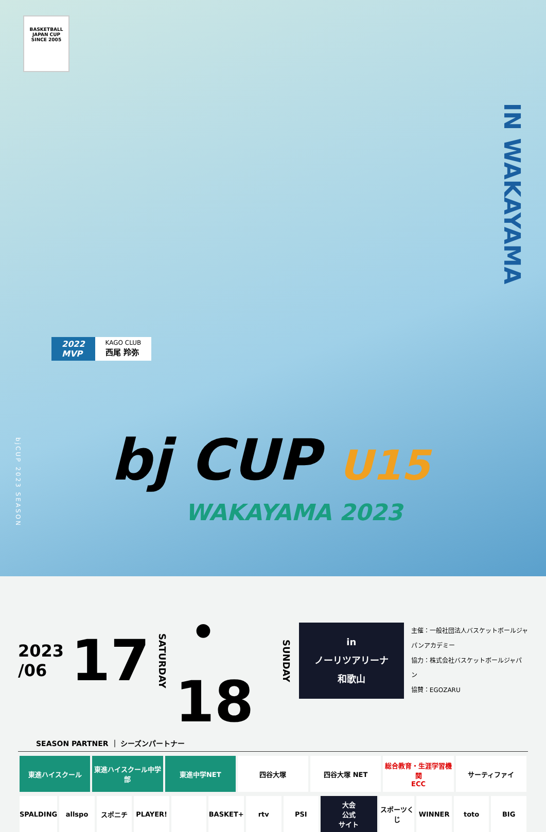BASKETBALL
JAPAN CUP
SINCE 2005
IN WAKAYAMA
2022
MVP
KAGO CLUB
西尾 羚弥
bjCUP 2023 SEASON
bj CUP U15
WAKAYAMA 2023
2023
/06
17
SATURDAY
・18
SUNDAY
in
ノーリツアリーナ和歌山
主催：一般社団法人バスケットボールジャパンアカデミー
協力：株式会社バスケットボールジャパン
協賛：EGOZARU
SEASON PARTNER ｜ シーズンパートナー
東進ハイスクール 東進ハイスクール中学部 東進中学NET 四谷大塚 四谷大塚 NET 総合教育・生涯学習機関
ECC
サーティファイ
SPALDING allspo スポニチ PLAYER! BASKET+ rtv PSI 大会
公式
サイト
スポーツくじ WINNER toto BIG